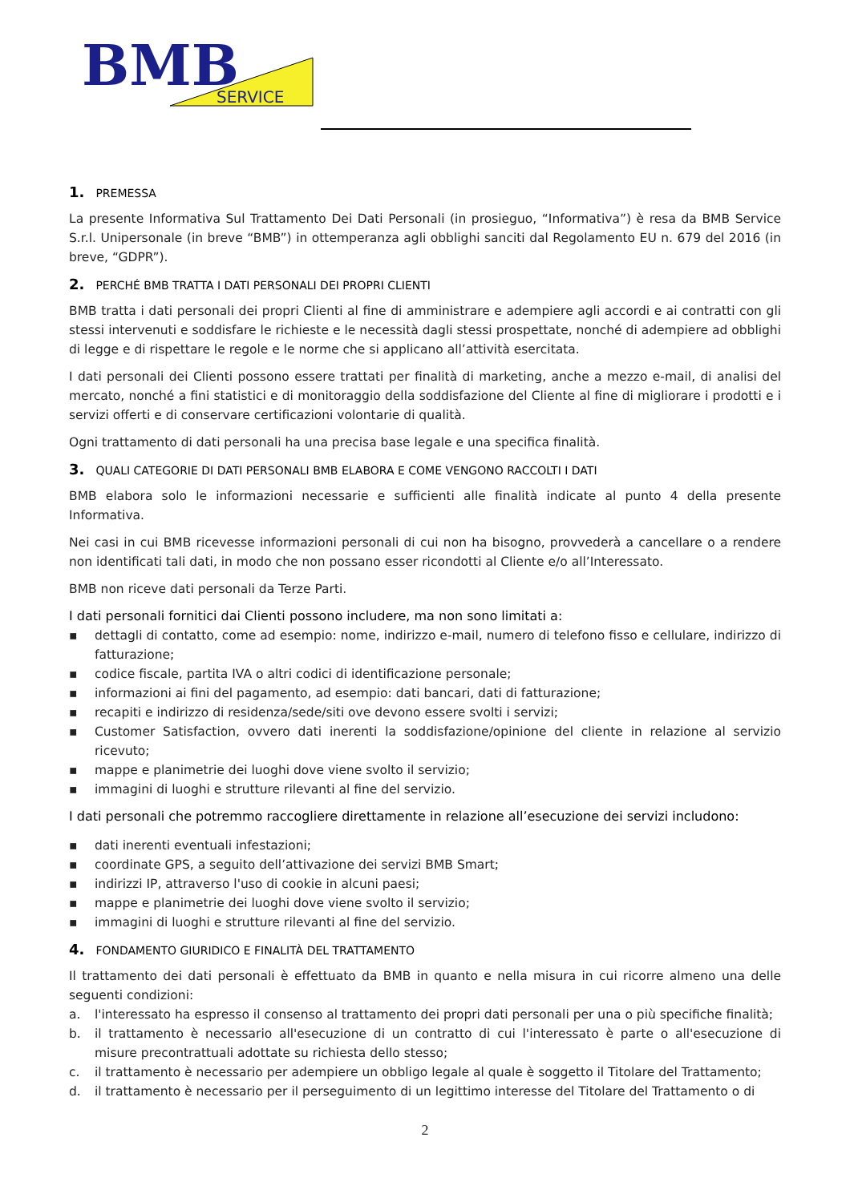BMB
SERVICE
1. PREMESSA
La presente Informativa Sul Trattamento Dei Dati Personali (in prosieguo, “Informativa”) è resa da BMB Service S.r.l. Unipersonale (in breve “BMB”) in ottemperanza agli obblighi sanciti dal Regolamento EU n. 679 del 2016 (in breve, “GDPR”).
2. PERCHÉ BMB TRATTA I DATI PERSONALI DEI PROPRI CLIENTI
BMB tratta i dati personali dei propri Clienti al fine di amministrare e adempiere agli accordi e ai contratti con gli stessi intervenuti e soddisfare le richieste e le necessità dagli stessi prospettate, nonché di adempiere ad obblighi di legge e di rispettare le regole e le norme che si applicano all’attività esercitata.
I dati personali dei Clienti possono essere trattati per finalità di marketing, anche a mezzo e-mail, di analisi del mercato, nonché a fini statistici e di monitoraggio della soddisfazione del Cliente al fine di migliorare i prodotti e i servizi offerti e di conservare certificazioni volontarie di qualità.
Ogni trattamento di dati personali ha una precisa base legale e una specifica finalità.
3. QUALI CATEGORIE DI DATI PERSONALI BMB ELABORA E COME VENGONO RACCOLTI I DATI
BMB elabora solo le informazioni necessarie e sufficienti alle finalità indicate al punto 4 della presente Informativa.
Nei casi in cui BMB ricevesse informazioni personali di cui non ha bisogno, provvederà a cancellare o a rendere non identificati tali dati, in modo che non possano esser ricondotti al Cliente e/o all’Interessato.
BMB non riceve dati personali da Terze Parti.
I dati personali fornitici dai Clienti possono includere, ma non sono limitati a:
▪ dettagli di contatto, come ad esempio: nome, indirizzo e-mail, numero di telefono fisso e cellulare, indirizzo di fatturazione;
▪ codice fiscale, partita IVA o altri codici di identificazione personale;
▪ informazioni ai fini del pagamento, ad esempio: dati bancari, dati di fatturazione;
▪ recapiti e indirizzo di residenza/sede/siti ove devono essere svolti i servizi;
▪ Customer Satisfaction, ovvero dati inerenti la soddisfazione/opinione del cliente in relazione al servizio ricevuto;
▪ mappe e planimetrie dei luoghi dove viene svolto il servizio;
▪ immagini di luoghi e strutture rilevanti al fine del servizio.
I dati personali che potremmo raccogliere direttamente in relazione all’esecuzione dei servizi includono:
▪ dati inerenti eventuali infestazioni;
▪ coordinate GPS, a seguito dell’attivazione dei servizi BMB Smart;
▪ indirizzi IP, attraverso l'uso di cookie in alcuni paesi;
▪ mappe e planimetrie dei luoghi dove viene svolto il servizio;
▪ immagini di luoghi e strutture rilevanti al fine del servizio.
4. FONDAMENTO GIURIDICO E FINALITÀ DEL TRATTAMENTO
Il trattamento dei dati personali è effettuato da BMB in quanto e nella misura in cui ricorre almeno una delle seguenti condizioni:
a. l'interessato ha espresso il consenso al trattamento dei propri dati personali per una o più specifiche finalità;
b. il trattamento è necessario all'esecuzione di un contratto di cui l'interessato è parte o all'esecuzione di misure precontrattuali adottate su richiesta dello stesso;
c. il trattamento è necessario per adempiere un obbligo legale al quale è soggetto il Titolare del Trattamento;
d. il trattamento è necessario per il perseguimento di un legittimo interesse del Titolare del Trattamento o di
2